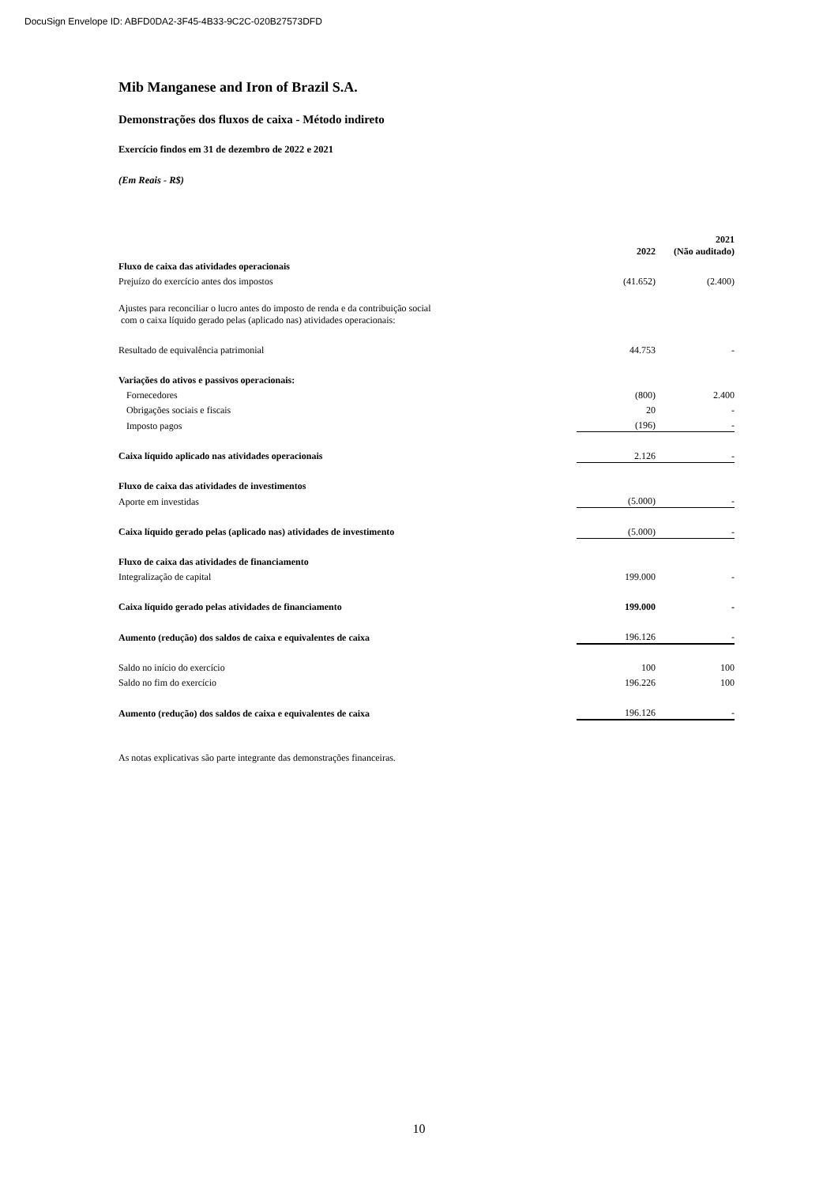DocuSign Envelope ID: ABFD0DA2-3F45-4B33-9C2C-020B27573DFD
Mib Manganese and Iron of Brazil S.A.
Demonstrações dos fluxos de caixa - Método indireto
Exercício findos em 31 de dezembro de 2022 e 2021
(Em Reais - R$)
| | 2022 | | 2021 (Não auditado) |
| --- | --- | --- | --- |
| Fluxo de caixa das atividades operacionais | | | |
| Prejuízo do exercício antes dos impostos | (41.652) | | (2.400) |
| Ajustes para reconciliar o lucro antes do imposto de renda e da contribuição social com o caixa líquido gerado pelas (aplicado nas) atividades operacionais: | | | |
| Resultado de equivalência patrimonial | 44.753 | | - |
| Variações do ativos e passivos operacionais: | | | |
| Fornecedores | (800) | | 2.400 |
| Obrigações sociais e fiscais | 20 | | - |
| Imposto pagos | (196) | | - |
| Caixa líquido aplicado nas atividades operacionais | 2.126 | | - |
| Fluxo de caixa das atividades de investimentos | | | |
| Aporte em investidas | (5.000) | | - |
| Caixa líquido gerado pelas (aplicado nas) atividades de investimento | (5.000) | | - |
| Fluxo de caixa das atividades de financiamento | | | |
| Integralização de capital | 199.000 | | - |
| Caixa líquido gerado pelas atividades de financiamento | 199.000 | | - |
| Aumento (redução) dos saldos de caixa e equivalentes de caixa | 196.126 | | - |
| Saldo no início do exercício | 100 | | 100 |
| Saldo no fim do exercício | 196.226 | | 100 |
| Aumento (redução) dos saldos de caixa e equivalentes de caixa | 196.126 | | - |
As notas explicativas são parte integrante das demonstrações financeiras.
10